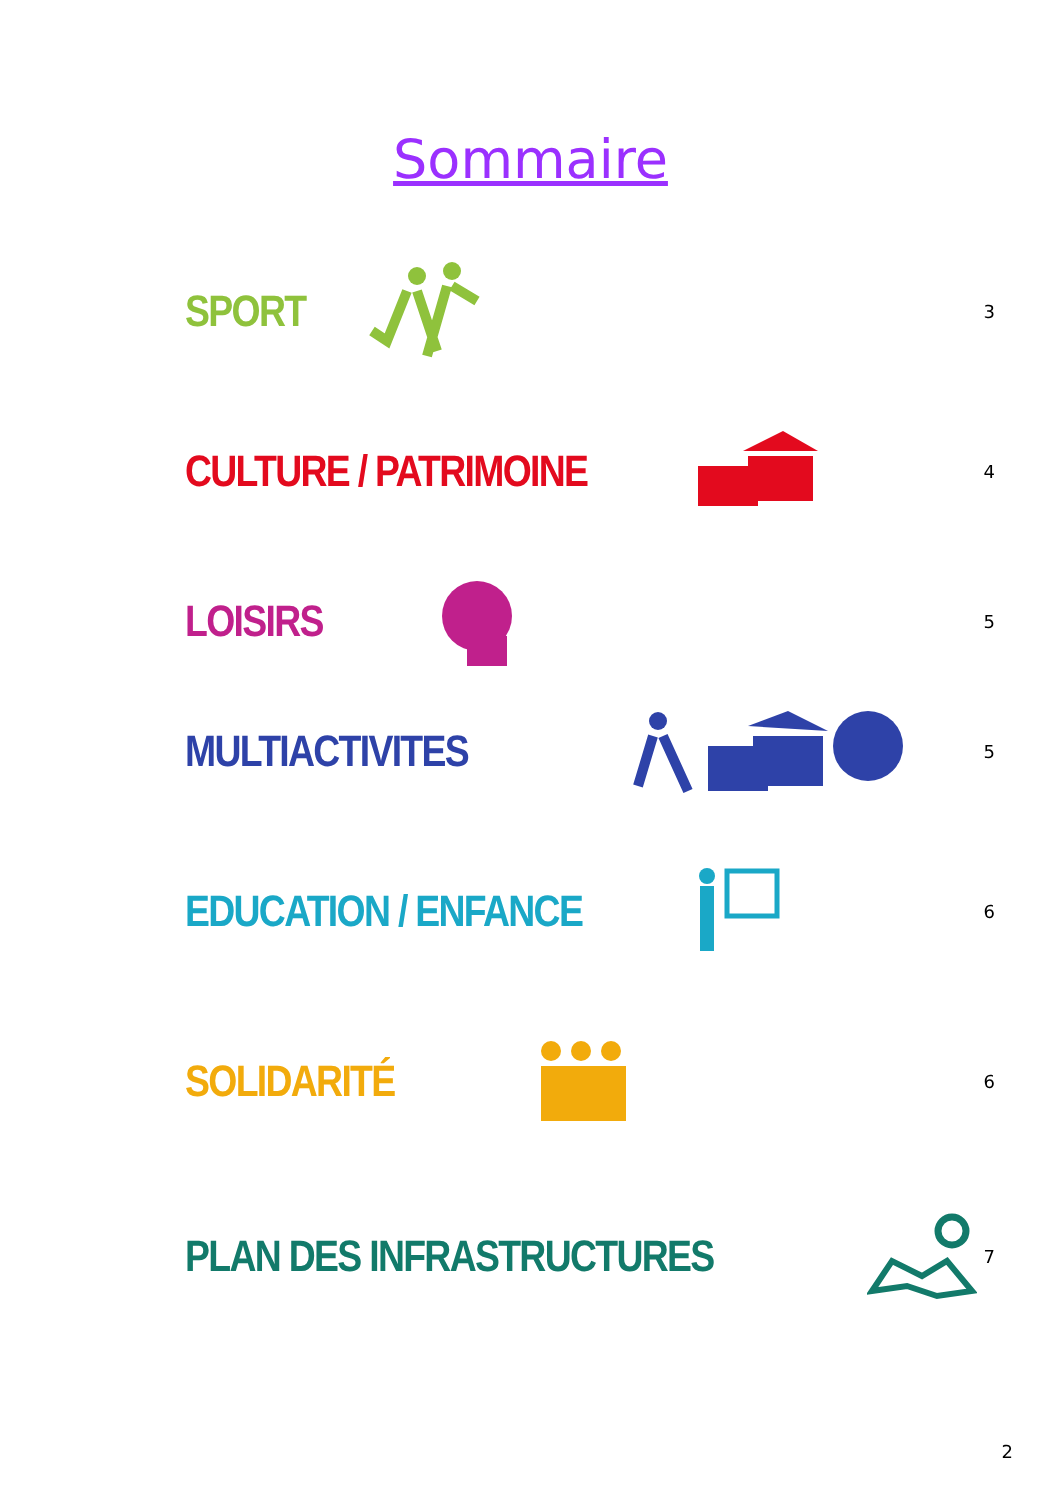Sommaire
SPORT 3
CULTURE / PATRIMOINE 4
LOISIRS 5
MULTIACTIVITES 5
EDUCATION / ENFANCE 6
SOLIDARITÉ 6
PLAN DES INFRASTRUCTURES 7
2